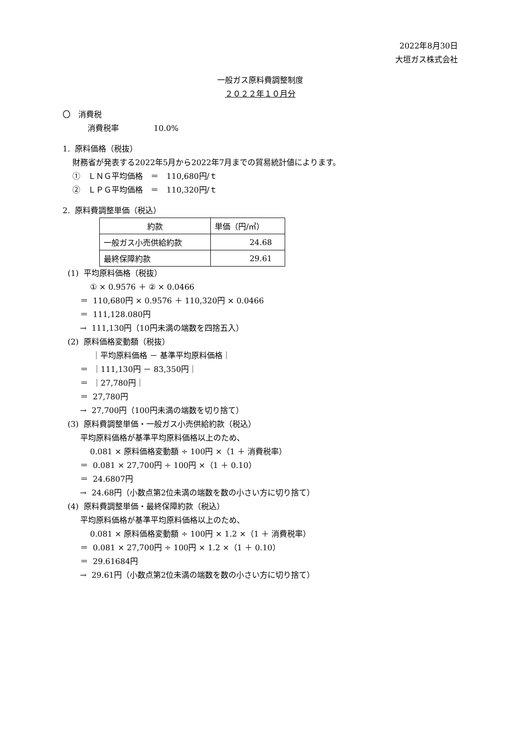2022年8月30日
大垣ガス株式会社
一般ガス原料費調整制度
２０２２年１０月分
〇　消費税
消費税率 10.0%
1. 原料価格（税抜）
財務省が発表する2022年5月から2022年7月までの貿易統計値によります。
①　ＬＮＧ平均価格　＝　110,680円/ｔ
②　ＬＰＧ平均価格　＝　110,320円/ｔ
2. 原料費調整単価（税込）
| 約款 | 単価（円/㎥） |
| --- | --- |
| 一般ガス小売供給約款 | 24.68 |
| 最終保障約款 | 29.61 |
(1) 平均原料価格（税抜）
① × 0.9576 ＋ ② × 0.0466
＝ 110,680円 × 0.9576 ＋ 110,320円 × 0.0466
＝ 111,128.080円
→ 111,130円（10円未満の端数を四捨五入）
(2) 原料価格変動額（税抜）
｜平均原料価格 － 基準平均原料価格｜
＝ ｜111,130円 － 83,350円｜
＝ ｜27,780円｜
＝ 27,780円
→ 27,700円（100円未満の端数を切り捨て）
(3) 原料費調整単価・一般ガス小売供給約款（税込）
平均原料価格が基準平均原料価格以上のため、
0.081 × 原料価格変動額 ÷ 100円 ×（1 ＋ 消費税率）
＝ 0.081 × 27,700円 ÷ 100円 ×（1 ＋ 0.10）
＝ 24.6807円
→ 24.68円（小数点第2位未満の端数を数の小さい方に切り捨て）
(4) 原料費調整単価・最終保障約款（税込）
平均原料価格が基準平均原料価格以上のため、
0.081 × 原料価格変動額 ÷ 100円 × 1.2 ×（1 ＋ 消費税率）
＝ 0.081 × 27,700円 ÷ 100円 × 1.2 ×（1 ＋ 0.10）
＝ 29.61684円
→ 29.61円（小数点第2位未満の端数を数の小さい方に切り捨て）